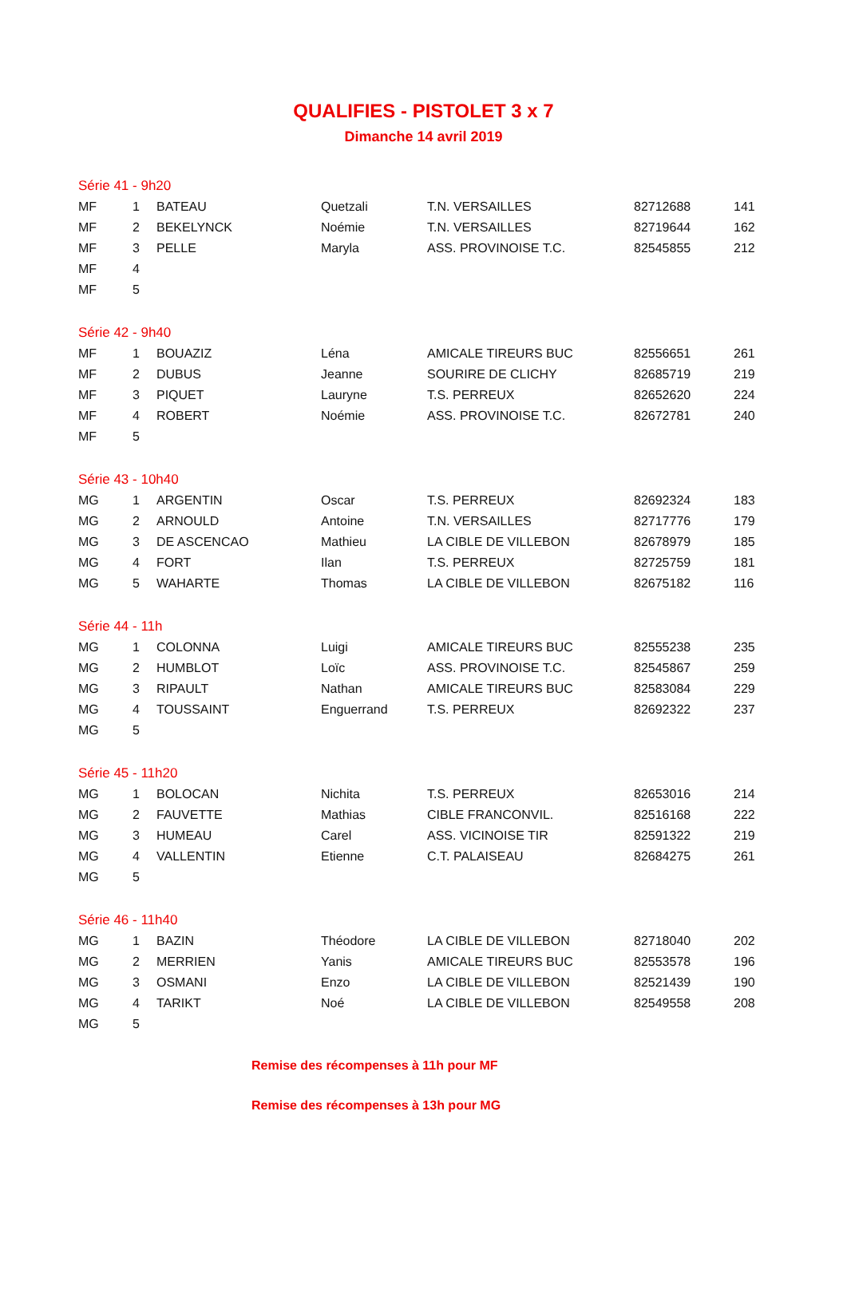QUALIFIES - PISTOLET 3 x 7
Dimanche 14 avril 2019
| Série 41 - 9h20 | | | | | | |
| MF | 1 | BATEAU | Quetzali | T.N. VERSAILLES | 82712688 | 141 |
| MF | 2 | BEKELYNCK | Noémie | T.N. VERSAILLES | 82719644 | 162 |
| MF | 3 | PELLE | Maryla | ASS. PROVINOISE T.C. | 82545855 | 212 |
| MF | 4 | | | | | |
| MF | 5 | | | | | |
| Série 42 - 9h40 | | | | | | |
| MF | 1 | BOUAZIZ | Léna | AMICALE TIREURS BUC | 82556651 | 261 |
| MF | 2 | DUBUS | Jeanne | SOURIRE DE CLICHY | 82685719 | 219 |
| MF | 3 | PIQUET | Lauryne | T.S. PERREUX | 82652620 | 224 |
| MF | 4 | ROBERT | Noémie | ASS. PROVINOISE T.C. | 82672781 | 240 |
| MF | 5 | | | | | |
| Série 43 - 10h40 | | | | | | |
| MG | 1 | ARGENTIN | Oscar | T.S. PERREUX | 82692324 | 183 |
| MG | 2 | ARNOULD | Antoine | T.N. VERSAILLES | 82717776 | 179 |
| MG | 3 | DE ASCENCAO | Mathieu | LA CIBLE DE VILLEBON | 82678979 | 185 |
| MG | 4 | FORT | Ilan | T.S. PERREUX | 82725759 | 181 |
| MG | 5 | WAHARTE | Thomas | LA CIBLE DE VILLEBON | 82675182 | 116 |
| Série 44 - 11h | | | | | | |
| MG | 1 | COLONNA | Luigi | AMICALE TIREURS BUC | 82555238 | 235 |
| MG | 2 | HUMBLOT | Loïc | ASS. PROVINOISE T.C. | 82545867 | 259 |
| MG | 3 | RIPAULT | Nathan | AMICALE TIREURS BUC | 82583084 | 229 |
| MG | 4 | TOUSSAINT | Enguerrand | T.S. PERREUX | 82692322 | 237 |
| MG | 5 | | | | | |
| Série 45 - 11h20 | | | | | | |
| MG | 1 | BOLOCAN | Nichita | T.S. PERREUX | 82653016 | 214 |
| MG | 2 | FAUVETTE | Mathias | CIBLE FRANCONVIL. | 82516168 | 222 |
| MG | 3 | HUMEAU | Carel | ASS. VICINOISE TIR | 82591322 | 219 |
| MG | 4 | VALLENTIN | Etienne | C.T. PALAISEAU | 82684275 | 261 |
| MG | 5 | | | | | |
| Série 46 - 11h40 | | | | | | |
| MG | 1 | BAZIN | Théodore | LA CIBLE DE VILLEBON | 82718040 | 202 |
| MG | 2 | MERRIEN | Yanis | AMICALE TIREURS BUC | 82553578 | 196 |
| MG | 3 | OSMANI | Enzo | LA CIBLE DE VILLEBON | 82521439 | 190 |
| MG | 4 | TARIKT | Noé | LA CIBLE DE VILLEBON | 82549558 | 208 |
| MG | 5 | | | | | |
Remise des récompenses à 11h pour MF
Remise des récompenses à 13h pour MG